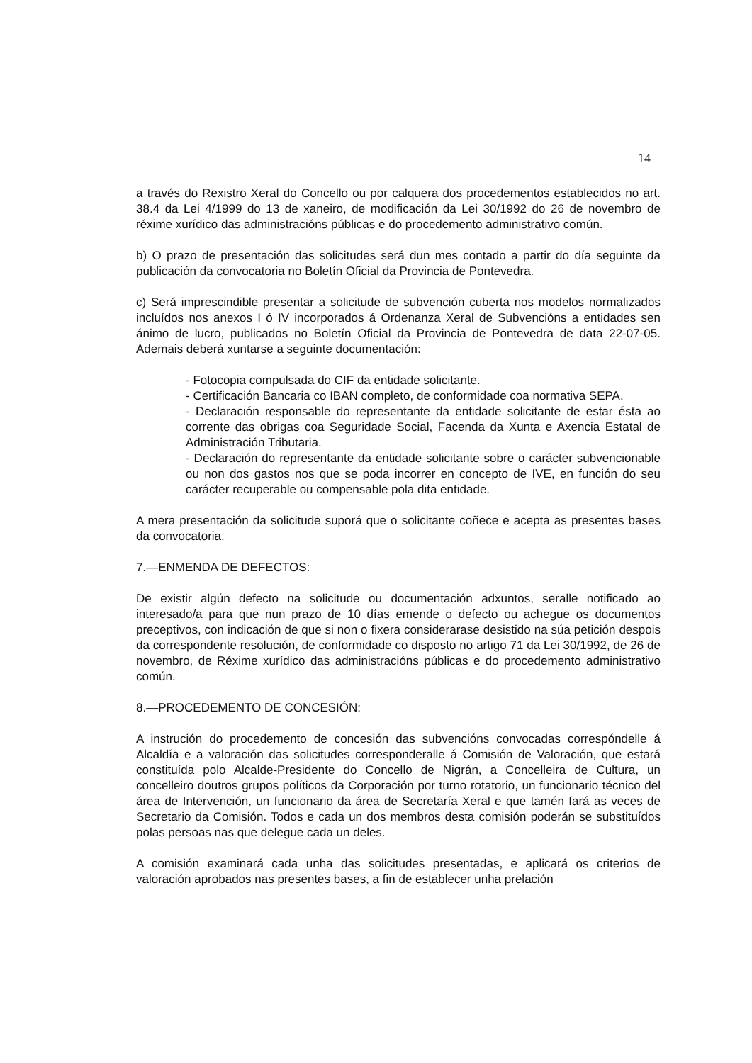14
a través do Rexistro Xeral do Concello ou por calquera dos procedementos establecidos no art. 38.4 da Lei 4/1999 do 13 de xaneiro, de modificación da Lei 30/1992 do 26 de novembro de réxime xurídico das administracións públicas e do procedemento administrativo común.
b) O prazo de presentación das solicitudes será dun mes contado a partir do día seguinte da publicación da convocatoria no Boletín Oficial da Provincia de Pontevedra.
c) Será imprescindible presentar a solicitude de subvención cuberta nos modelos normalizados incluídos nos anexos I ó IV incorporados á Ordenanza Xeral de Subvencións a entidades sen ánimo de lucro, publicados no Boletín Oficial da Provincia de Pontevedra de data 22-07-05. Ademais deberá xuntarse a seguinte documentación:
- Fotocopia compulsada do CIF da entidade solicitante.
- Certificación Bancaria co IBAN completo, de conformidade coa normativa SEPA.
- Declaración responsable do representante da entidade solicitante de estar ésta ao corrente das obrigas coa Seguridade Social, Facenda da Xunta e Axencia Estatal de Administración Tributaria.
- Declaración do representante da entidade solicitante sobre o carácter subvencionable ou non dos gastos nos que se poda incorrer en concepto de IVE, en función do seu carácter recuperable ou compensable pola dita entidade.
A mera presentación da solicitude suporá que o solicitante coñece e acepta as presentes bases da convocatoria.
7.—ENMENDA DE DEFECTOS:
De existir algún defecto na solicitude ou documentación adxuntos, seralle notificado ao interesado/a para que nun prazo de 10 días emende o defecto ou achegue os documentos preceptivos, con indicación de que si non o fixera considerarase desistido na súa petición despois da correspondente resolución, de conformidade co disposto no artigo 71 da Lei 30/1992, de 26 de novembro, de Réxime xurídico das administracións públicas e do procedemento administrativo común.
8.—PROCEDEMENTO DE CONCESIÓN:
A instrución do procedemento de concesión das subvencións convocadas correspóndelle á Alcaldía e a valoración das solicitudes corresponderalle á Comisión de Valoración, que estará constituída polo Alcalde-Presidente do Concello de Nigrán, a Concelleira de Cultura, un concelleiro doutros grupos políticos da Corporación por turno rotatorio, un funcionario técnico del área de Intervención, un funcionario da área de Secretaría Xeral e que tamén fará as veces de Secretario da Comisión. Todos e cada un dos membros desta comisión poderán se substituídos polas persoas nas que delegue cada un deles.
A comisión examinará cada unha das solicitudes presentadas, e aplicará os criterios de valoración aprobados nas presentes bases, a fin de establecer unha prelación